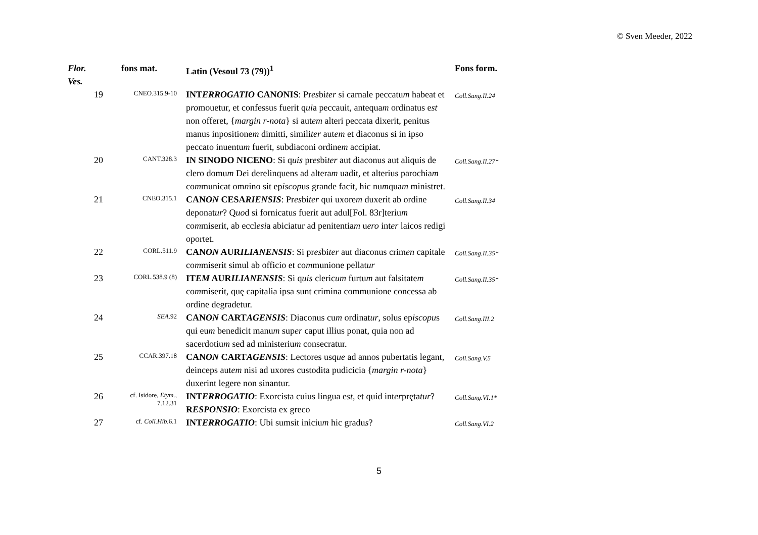© Sven Meeder, 2022
| Flor. Ves. | fons mat. | Latin (Vesoul 73 (79))<sup>1</sup> | Fons form. |
| --- | --- | --- | --- |
| 19 | CNEO.315.9-10 | INT ERROGATIO CAN O NIS : Pr es bi ter si carnale peccatu m habeat et p ro mouetur, et confessus fuerit q ui a peccauit, antequa m ordinatus e st non offeret, { margin r-nota } si aut em alteri peccata dixerit, penitus manus inpositione m dimitti, simili ter aut em et diaconus si in ipso peccato inuentu m fuerit, subdiaconi ordine m accipiat. | Coll.Sang.II.24 |
| 20 | CANT.328.3 | IN SINODO NICENO : Si q uis pr es bi ter aut diaconus aut aliquis de clero domu m D e i derelinquens ad altera m uadit, et alterius parochia m co m municat om n ino sit ep iscop us grande facit, hic nu m qua m ministret. | Coll.Sang.II.27* |
| 21 | CNEO.315.1 | CAN ON CESA RIENSIS : Pr es bi ter qui uxore m duxerit ab ordine deponat ur ? Q uo d si fornicatus fuerit aut adul[Fol. 83r]teriu m co m miserit, ab eccl esi a abiciatur ad penitentia m u ero int er laicos redigi oportet. | Coll.Sang.II.34 |
| 22 | CORL.511.9 | CAN ON AUR ILIANENSIS : Si pr es bi ter aut diaconus crim en capitale co m miserit simul ab officio et co m munione pellat ur | Coll.Sang.II.35* |
| 23 | CORL.538.9 (8) | IT EM AUR ILIANENSIS : Si q uis cleric um furtu m aut falsitate m co m miserit, quę capitalia ipsa sunt crimina communione concessa ab ordine degradetur. | Coll.Sang.II.35* |
| 24 | SEA .92 | CAN ON CART AGENSIS : Diaconus cu m ordinat ur , solus ep iscopu s qui eu m benedicit manu m sup er caput illius ponat, quia non ad sacerdotiu m sed ad ministeriu m consecratur. | Coll.Sang.III.2 |
| 25 | CCAR.397.18 | CAN ON CART AGENSIS : Lectores usq ue ad annos pubertatis legant, deinceps aut em nisi ad uxores custodita pudicicia { margin r-nota } duxerint legere non sinantur. | Coll.Sang.V.5 |
| 26 | cf. Isidore, Etym. , 7.12.31 | INT ERROGATIO : Exorcista cuius lingua e st , et quid int er pręta tur ? R ESPONSIO : Exorcista ex greco | Coll.Sang.VI.1* |
| 27 | cf. Coll.Hib. 6.1 | INT ERROGATIO : Ubi sumsit iniciu m hic gradu s ? | Coll.Sang.VI.2 |
5